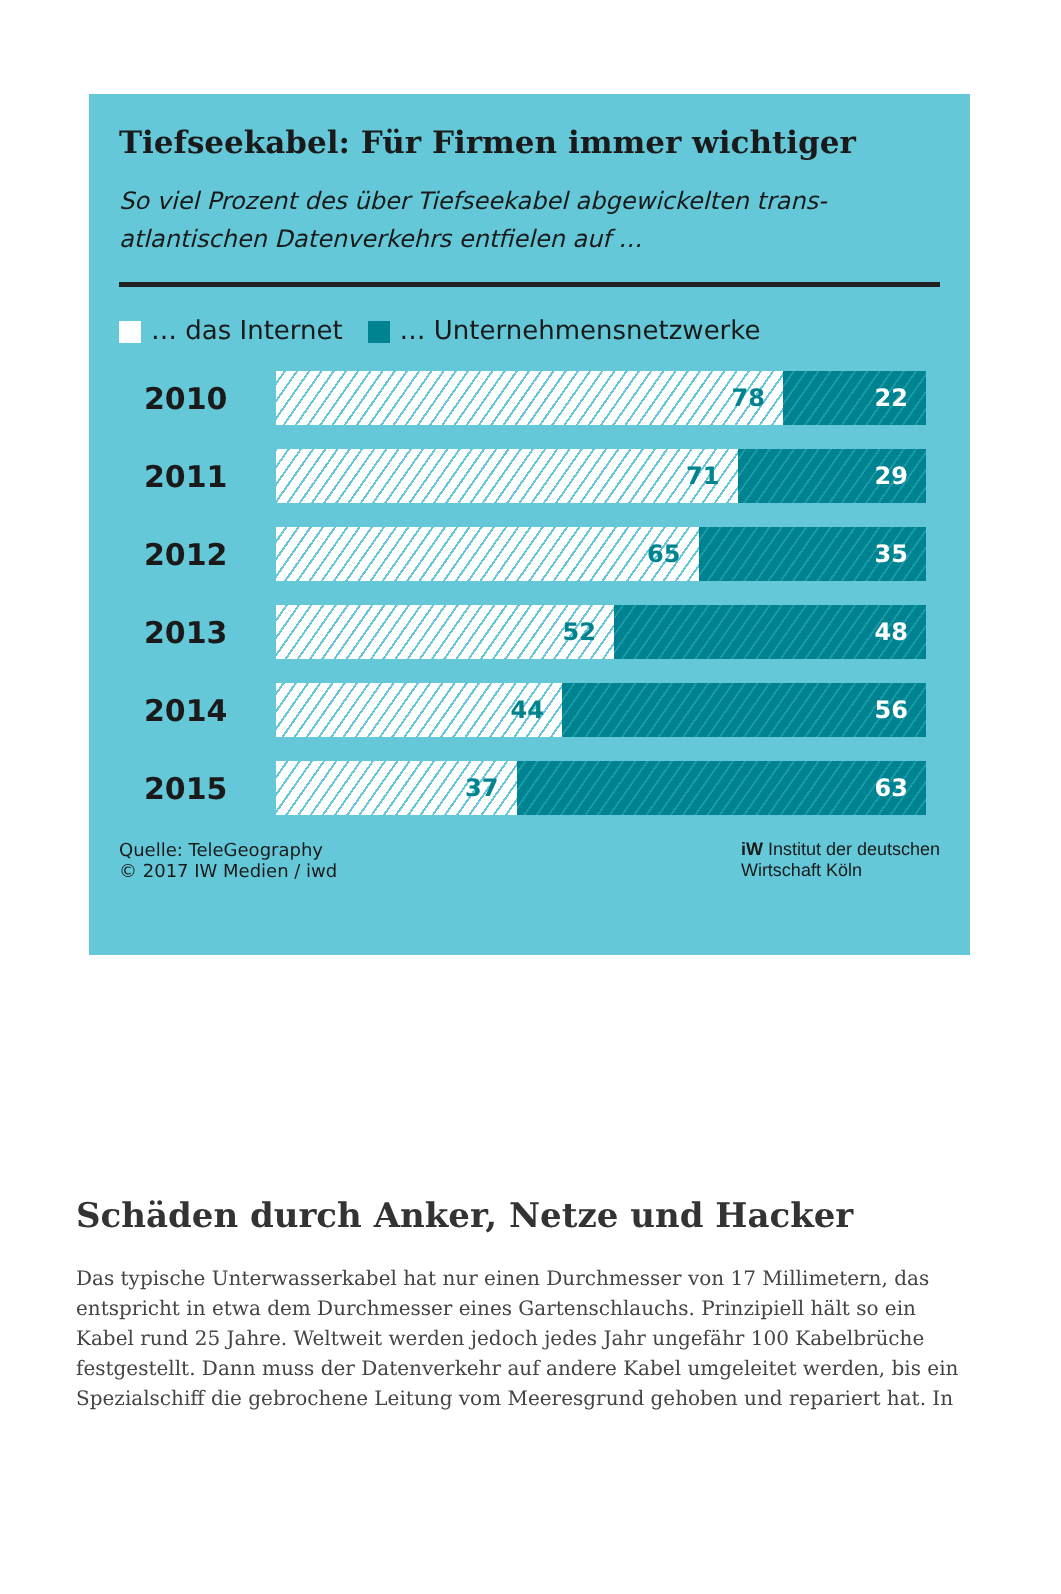Tiefseekabel: Für Firmen immer wichtiger
So viel Prozent des über Tiefseekabel abgewickelten trans-
atlantischen Datenverkehrs entfielen auf …
… das Internet … Unternehmensnetzwerke
2010
78 22
2011
71 29
2012
65 35
2013
52 48
2014
44 56
2015
37 63
Quelle: TeleGeography
© 2017 IW Medien / iwd
iW Institut der deutschen
Wirtschaft Köln
Schäden durch Anker, Netze und Hacker
Das typische Unterwasserkabel hat nur einen Durchmesser von 17 Millimetern, das entspricht in etwa dem Durchmesser eines Gartenschlauchs. Prinzipiell hält so ein Kabel rund 25 Jahre. Weltweit werden jedoch jedes Jahr ungefähr 100 Kabelbrüche festgestellt. Dann muss der Datenverkehr auf andere Kabel umgeleitet werden, bis ein Spezialschiff die gebrochene Leitung vom Meeresgrund gehoben und repariert hat. In